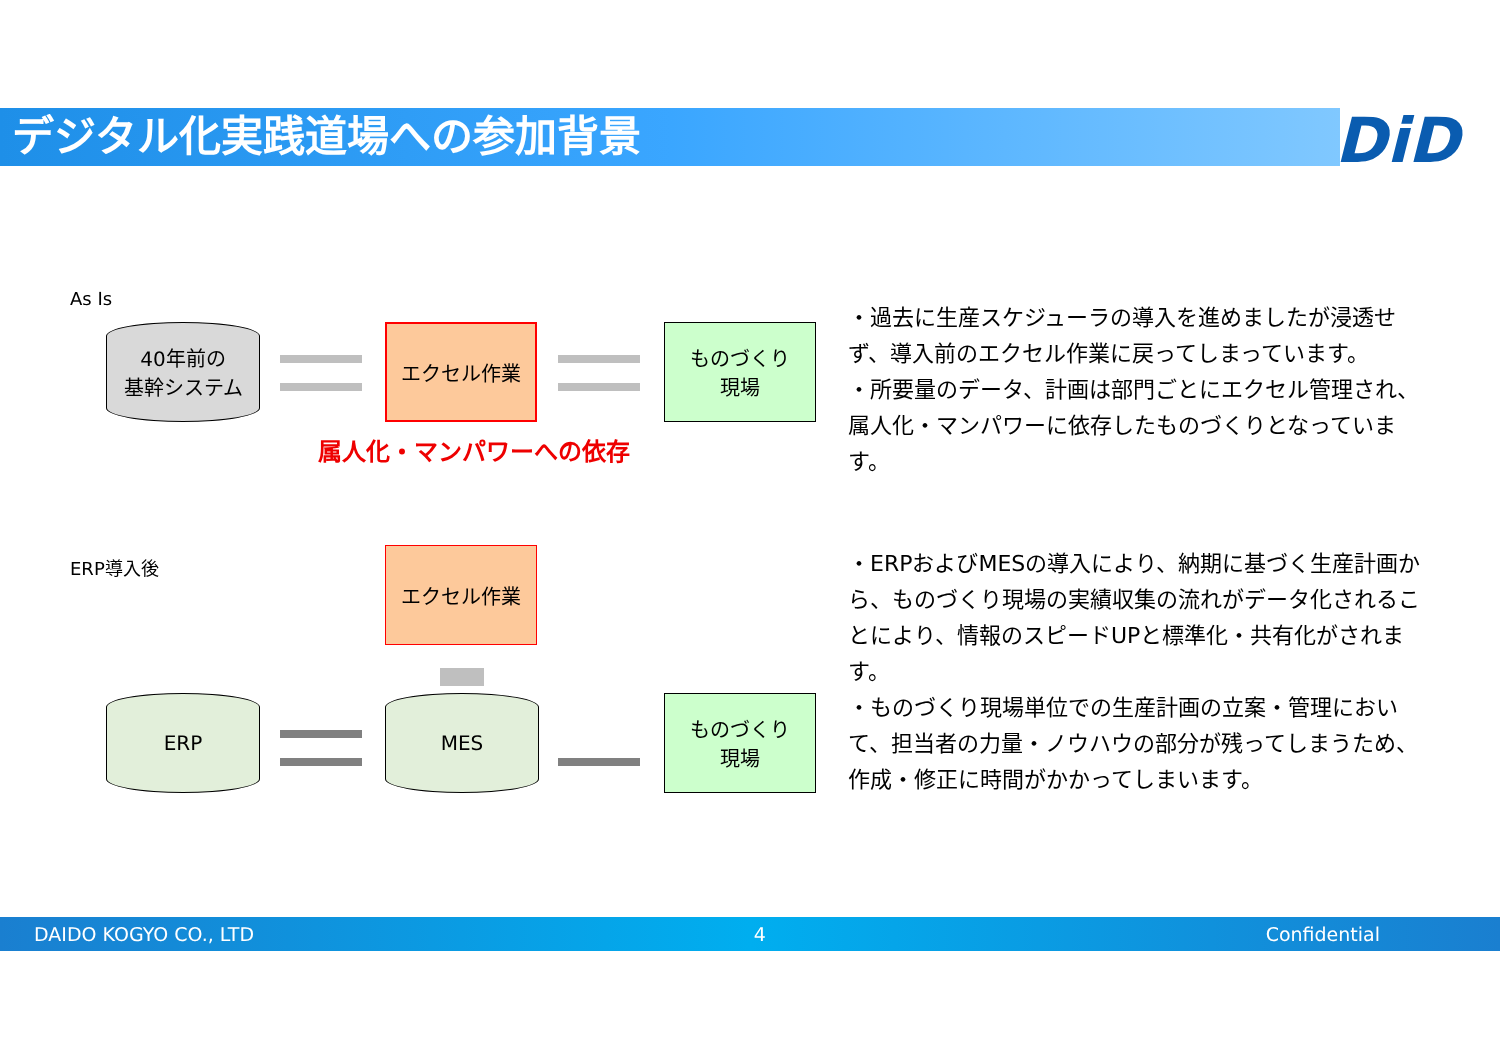デジタル化実践道場への参加背景 DiD
As Is
40年前の
基幹システム
エクセル作業
ものづくり
現場
属人化・マンパワーへの依存
・過去に生産スケジューラの導入を進めましたが浸透せず、導入前のエクセル作業に戻ってしまっています。
・所要量のデータ、計画は部門ごとにエクセル管理され、属人化・マンパワーに依存したものづくりとなっています。
ERP導入後 エクセル作業
ERP MES
ものづくり
現場
・ERPおよびMESの導入により、納期に基づく生産計画から、ものづくり現場の実績収集の流れがデータ化されることにより、情報のスピードUPと標準化・共有化がされます。
・ものづくり現場単位での生産計画の立案・管理において、担当者の力量・ノウハウの部分が残ってしまうため、作成・修正に時間がかかってしまいます。
DAIDO KOGYO CO., LTD 4 Confidential